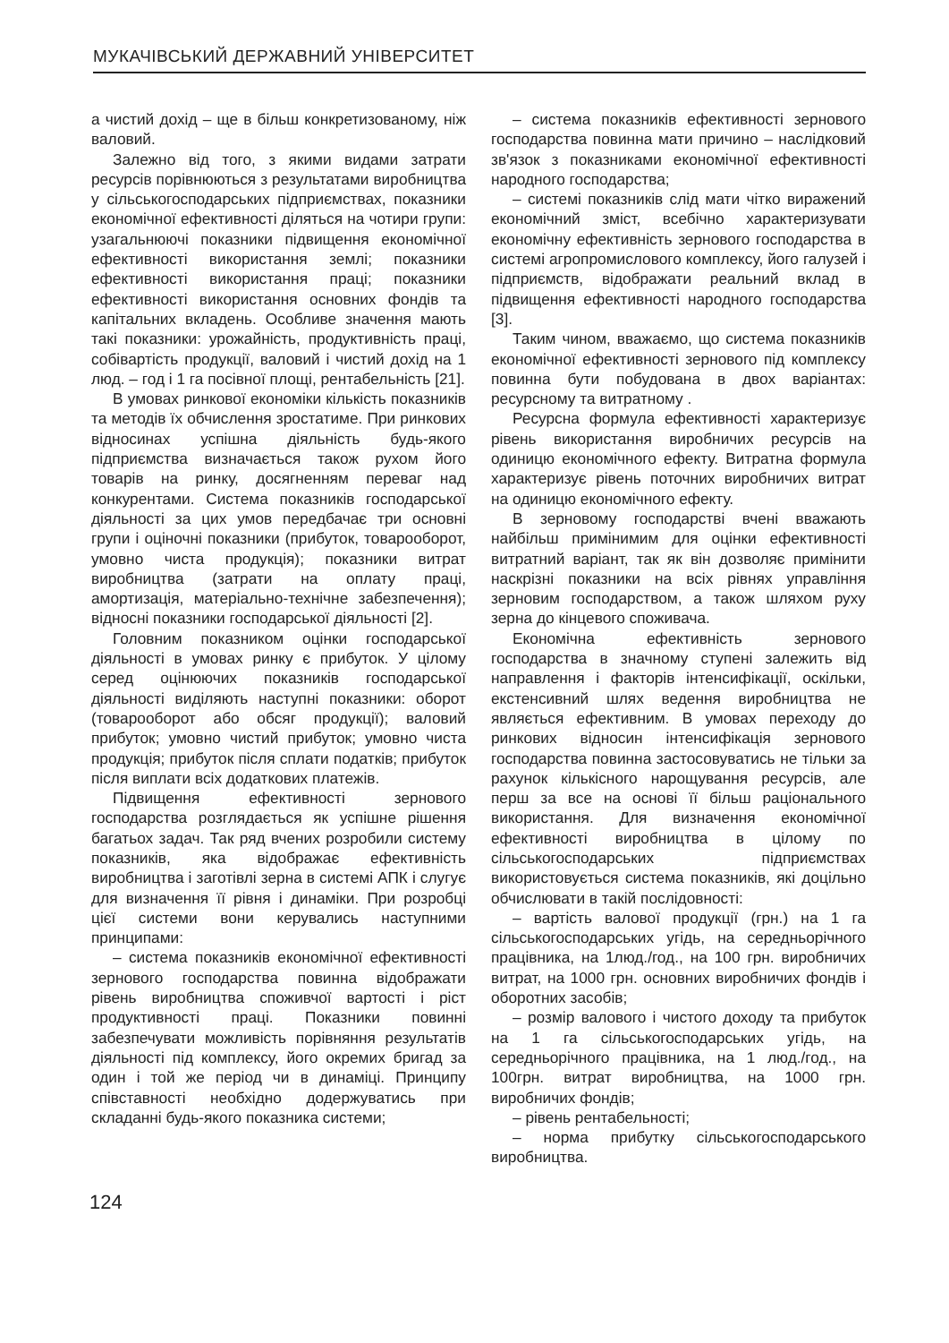МУКАЧІВСЬКИЙ ДЕРЖАВНИЙ УНІВЕРСИТЕТ
а чистий дохід – ще в більш конкретизованому, ніж валовий.
Залежно від того, з якими видами затрати ресурсів порівнюються з результатами виробництва у сільськогосподарських підприємствах, показники економічної ефективності діляться на чотири групи: узагальнюючі показники підвищення економічної ефективності використання землі; показники ефективності використання праці; показники ефективності використання основних фондів та капітальних вкладень. Особливе значення мають такі показники: урожайність, продуктивність праці, собівартість продукції, валовий і чистий дохід на 1 люд. – год і 1 га посівної площі, рентабельність [21].
В умовах ринкової економіки кількість показників та методів їх обчислення зростатиме. При ринкових відносинах успішна діяльність будь-якого підприємства визначається також рухом його товарів на ринку, досягненням переваг над конкурентами. Система показників господарської діяльності за цих умов передбачає три основні групи і оціночні показники (прибуток, товарооборот, умовно чиста продукція); показники витрат виробництва (затрати на оплату праці, амортизація, матеріально-технічне забезпечення); відносні показники господарської діяльності [2].
Головним показником оцінки господарської діяльності в умовах ринку є прибуток. У цілому серед оцінюючих показників господарської діяльності виділяють наступні показники: оборот (товарооборот або обсяг продукції); валовий прибуток; умовно чистий прибуток; умовно чиста продукція; прибуток після сплати податків; прибуток після виплати всіх додаткових платежів.
Підвищення ефективності зернового господарства розглядається як успішне рішення багатьох задач. Так ряд вчених розробили систему показників, яка відображає ефективність виробництва і заготівлі зерна в системі АПК і слугує для визначення її рівня і динаміки. При розробці цієї системи вони керувались наступними принципами:
– система показників економічної ефективності зернового господарства повинна відображати рівень виробництва споживчої вартості і ріст продуктивності праці. Показники повинні забезпечувати можливість порівняння результатів діяльності під комплексу, його окремих бригад за один і той же період чи в динаміці. Принципу співставності необхідно додержуватись при складанні будь-якого показника системи;
– система показників ефективності зернового господарства повинна мати причино – наслідковий зв'язок з показниками економічної ефективності народного господарства;
– системі показників слід мати чітко виражений економічний зміст, всебічно характеризувати економічну ефективність зернового господарства в системі агропромислового комплексу, його галузей і підприємств, відображати реальний вклад в підвищення ефективності народного господарства [3].
Таким чином, вважаємо, що система показників економічної ефективності зернового під комплексу повинна бути побудована в двох варіантах: ресурсному та витратному .
Ресурсна формула ефективності характеризує рівень використання виробничих ресурсів на одиницю економічного ефекту. Витратна формула характеризує рівень поточних виробничих витрат на одиницю економічного ефекту.
В зерновому господарстві вчені вважають найбільш примінимим для оцінки ефективності витратний варіант, так як він дозволяє примінити наскрізні показники на всіх рівнях управління зерновим господарством, а також шляхом руху зерна до кінцевого споживача.
Економічна ефективність зернового господарства в значному ступені залежить від направлення і факторів інтенсифікації, оскільки, екстенсивний шлях ведення виробництва не являється ефективним. В умовах переходу до ринкових відносин інтенсифікація зернового господарства повинна застосовуватись не тільки за рахунок кількісного нарощування ресурсів, але перш за все на основі її більш раціонального використання. Для визначення економічної ефективності виробництва в цілому по сільськогосподарських підприємствах використовується система показників, які доцільно обчислювати в такій послідовності:
– вартість валової продукції (грн.) на 1 га сільськогосподарських угідь, на середньорічного працівника, на 1люд./год., на 100 грн. виробничих витрат, на 1000 грн. основних виробничих фондів і оборотних засобів;
– розмір валового і чистого доходу та прибуток на 1 га сільськогосподарських угідь, на середньорічного працівника, на 1 люд./год., на 100грн. витрат виробництва, на 1000 грн. виробничих фондів;
– рівень рентабельності;
– норма прибутку сільськогосподарського виробництва.
124